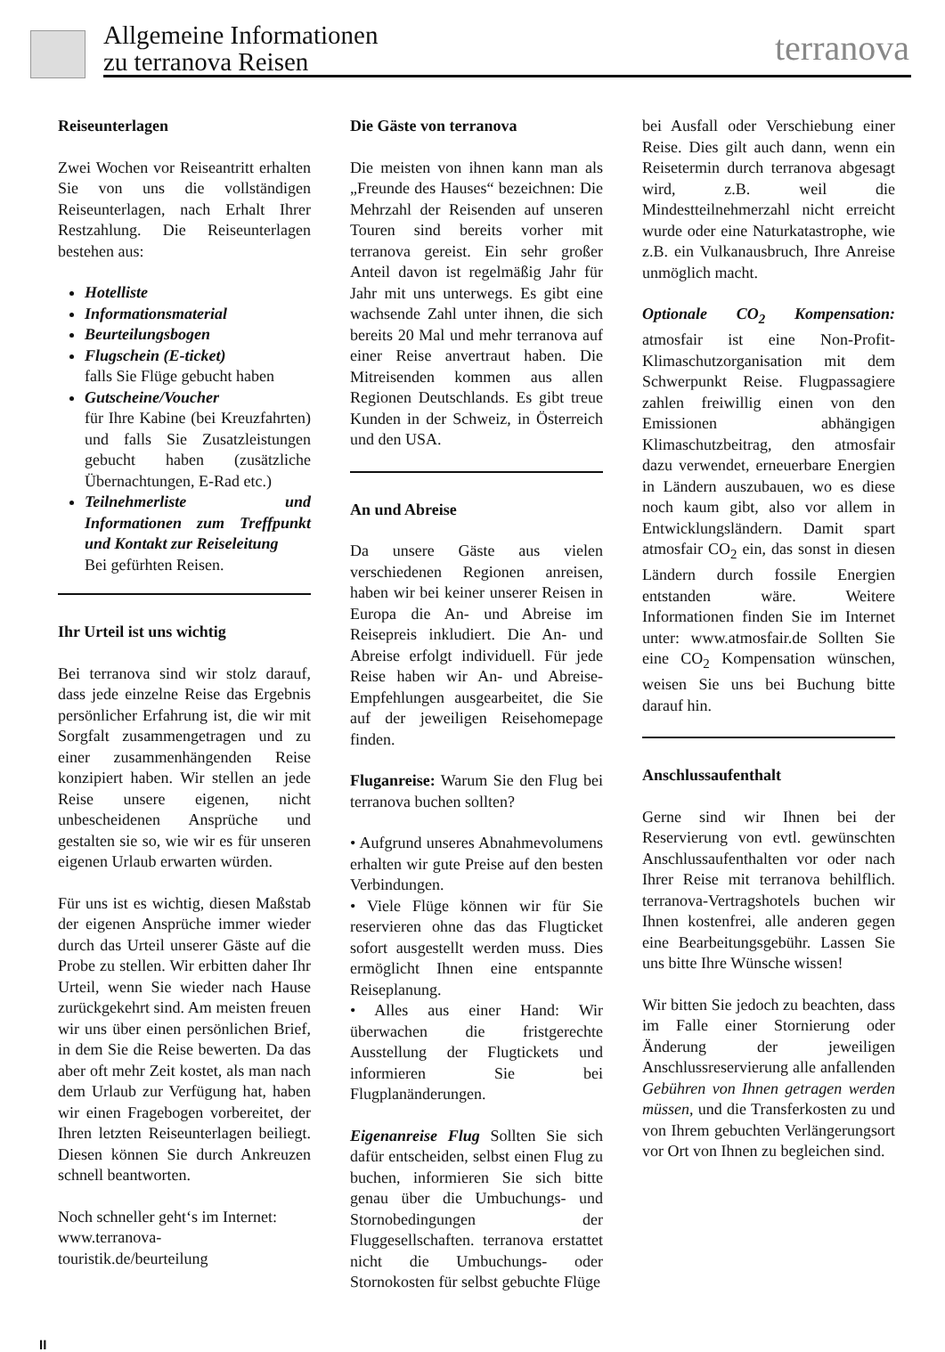Allgemeine Informationen
zu terranova Reisen
terranova
Reiseunterlagen
Zwei Wochen vor Reiseantritt erhalten Sie von uns die vollständigen Reiseunterlagen, nach Erhalt Ihrer Restzahlung. Die Reiseunterlagen bestehen aus:
Hotelliste
Informationsmaterial
Beurteilungsbogen
Flugschein (E-ticket)
falls Sie Flüge gebucht haben
Gutscheine/Voucher
für Ihre Kabine (bei Kreuzfahrten) und falls Sie Zusatzleistungen gebucht haben (zusätzliche Übernachtungen, E-Rad etc.)
Teilnehmerliste und Informationen zum Treffpunkt und Kontakt zur Reiseleitung
Bei gefürhten Reisen.
Ihr Urteil ist uns wichtig
Bei terranova sind wir stolz darauf, dass jede einzelne Reise das Ergebnis persönlicher Erfahrung ist, die wir mit Sorgfalt zusammengetragen und zu einer zusammenhängenden Reise konzipiert haben. Wir stellen an jede Reise unsere eigenen, nicht unbescheidenen Ansprüche und gestalten sie so, wie wir es für unseren eigenen Urlaub erwarten würden.
Für uns ist es wichtig, diesen Maßstab der eigenen Ansprüche immer wieder durch das Urteil unserer Gäste auf die Probe zu stellen. Wir erbitten daher Ihr Urteil, wenn Sie wieder nach Hause zurückgekehrt sind. Am meisten freuen wir uns über einen persönlichen Brief, in dem Sie die Reise bewerten. Da das aber oft mehr Zeit kostet, als man nach dem Urlaub zur Verfügung hat, haben wir einen Fragebogen vorbereitet, der Ihren letzten Reiseunterlagen beiliegt. Diesen können Sie durch Ankreuzen schnell beantworten.
Noch schneller geht‘s im Internet:
www.terranova-touristik.de/beurteilung
Die Gäste von terranova
Die meisten von ihnen kann man als „Freunde des Hauses“ bezeichnen: Die Mehrzahl der Reisenden auf unseren Touren sind bereits vorher mit terranova gereist. Ein sehr großer Anteil davon ist regelmäßig Jahr für Jahr mit uns unterwegs. Es gibt eine wachsende Zahl unter ihnen, die sich bereits 20 Mal und mehr terranova auf einer Reise anvertraut haben. Die Mitreisenden kommen aus allen Regionen Deutschlands. Es gibt treue Kunden in der Schweiz, in Österreich und den USA.
An und Abreise
Da unsere Gäste aus vielen verschiedenen Regionen anreisen, haben wir bei keiner unserer Reisen in Europa die An- und Abreise im Reisepreis inkludiert. Die An- und Abreise erfolgt individuell. Für jede Reise haben wir An- und Abreise-Empfehlungen ausgearbeitet, die Sie auf der jeweiligen Reisehomepage finden.
Fluganreise: Warum Sie den Flug bei terranova buchen sollten?
• Aufgrund unseres Abnahmevolumens erhalten wir gute Preise auf den besten Verbindungen.
• Viele Flüge können wir für Sie reservieren ohne das das Flugticket sofort ausgestellt werden muss. Dies ermöglicht Ihnen eine entspannte Reiseplanung.
• Alles aus einer Hand: Wir überwachen die fristgerechte Ausstellung der Flugtickets und informieren Sie bei Flugplanänderungen.
Eigenanreise Flug Sollten Sie sich dafür entscheiden, selbst einen Flug zu buchen, informieren Sie sich bitte genau über die Umbuchungs- und Stornobedingungen der Fluggesellschaften. terranova erstattet nicht die Umbuchungs- oder Stornokosten für selbst gebuchte Flüge
bei Ausfall oder Verschiebung einer Reise. Dies gilt auch dann, wenn ein Reisetermin durch terranova abgesagt wird, z.B. weil die Mindestteilnehmerzahl nicht erreicht wurde oder eine Naturkatastrophe, wie z.B. ein Vulkanausbruch, Ihre Anreise unmöglich macht.
Optionale CO<sub>2</sub> Kompensation: atmosfair ist eine Non-Profit-Klimaschutzorganisation mit dem Schwerpunkt Reise. Flugpassagiere zahlen freiwillig einen von den Emissionen abhängigen Klimaschutzbeitrag, den atmosfair dazu verwendet, erneuerbare Energien in Ländern auszubauen, wo es diese noch kaum gibt, also vor allem in Entwicklungsländern. Damit spart atmosfair CO<sub>2</sub> ein, das sonst in diesen Ländern durch fossile Energien entstanden wäre. Weitere Informationen finden Sie im Internet unter: www.atmosfair.de Sollten Sie eine CO<sub>2</sub> Kompensation wünschen, weisen Sie uns bei Buchung bitte darauf hin.
Anschlussaufenthalt
Gerne sind wir Ihnen bei der Reservierung von evtl. gewünschten Anschlussaufenthalten vor oder nach Ihrer Reise mit terranova behilflich. terranova-Vertragshotels buchen wir Ihnen kostenfrei, alle anderen gegen eine Bearbeitungsgebühr. Lassen Sie uns bitte Ihre Wünsche wissen!
Wir bitten Sie jedoch zu beachten, dass im Falle einer Stornierung oder Änderung der jeweiligen Anschlussreservierung alle anfallenden Gebühren von Ihnen getragen werden müssen, und die Transferkosten zu und von Ihrem gebuchten Verlängerungsort vor Ort von Ihnen zu begleichen sind.
II